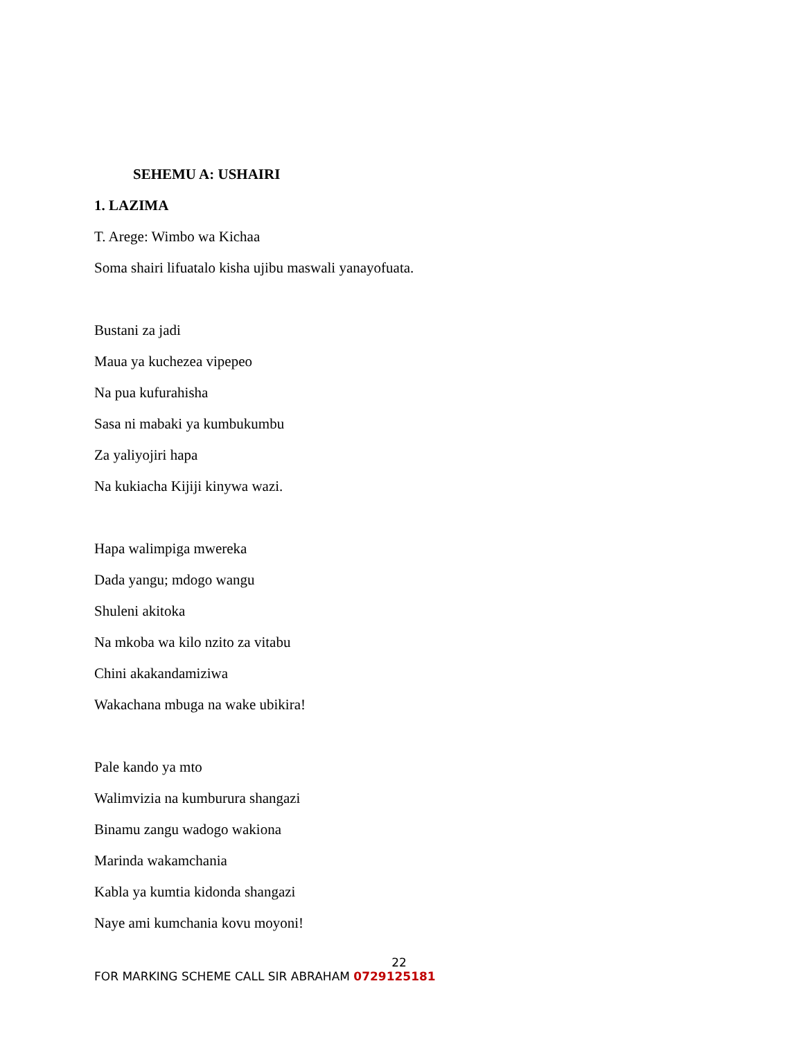SEHEMU A: USHAIRI
1. LAZIMA
T. Arege: Wimbo wa Kichaa
Soma shairi lifuatalo kisha ujibu maswali yanayofuata.
Bustani za jadi
Maua ya kuchezea vipepeo
Na pua kufurahisha
Sasa ni mabaki ya kumbukumbu
Za yaliyojiri hapa
Na kukiacha Kijiji kinywa wazi.
Hapa walimpiga mwereka
Dada yangu; mdogo wangu
Shuleni akitoka
Na mkoba wa kilo nzito za vitabu
Chini akakandamiziwa
Wakachana mbuga na wake ubikira!
Pale kando ya mto
Walimvizia na kumburura shangazi
Binamu zangu wadogo wakiona
Marinda wakamchania
Kabla ya kumtia kidonda shangazi
Naye ami kumchania kovu moyoni!
22
FOR MARKING SCHEME CALL SIR ABRAHAM 0729125181